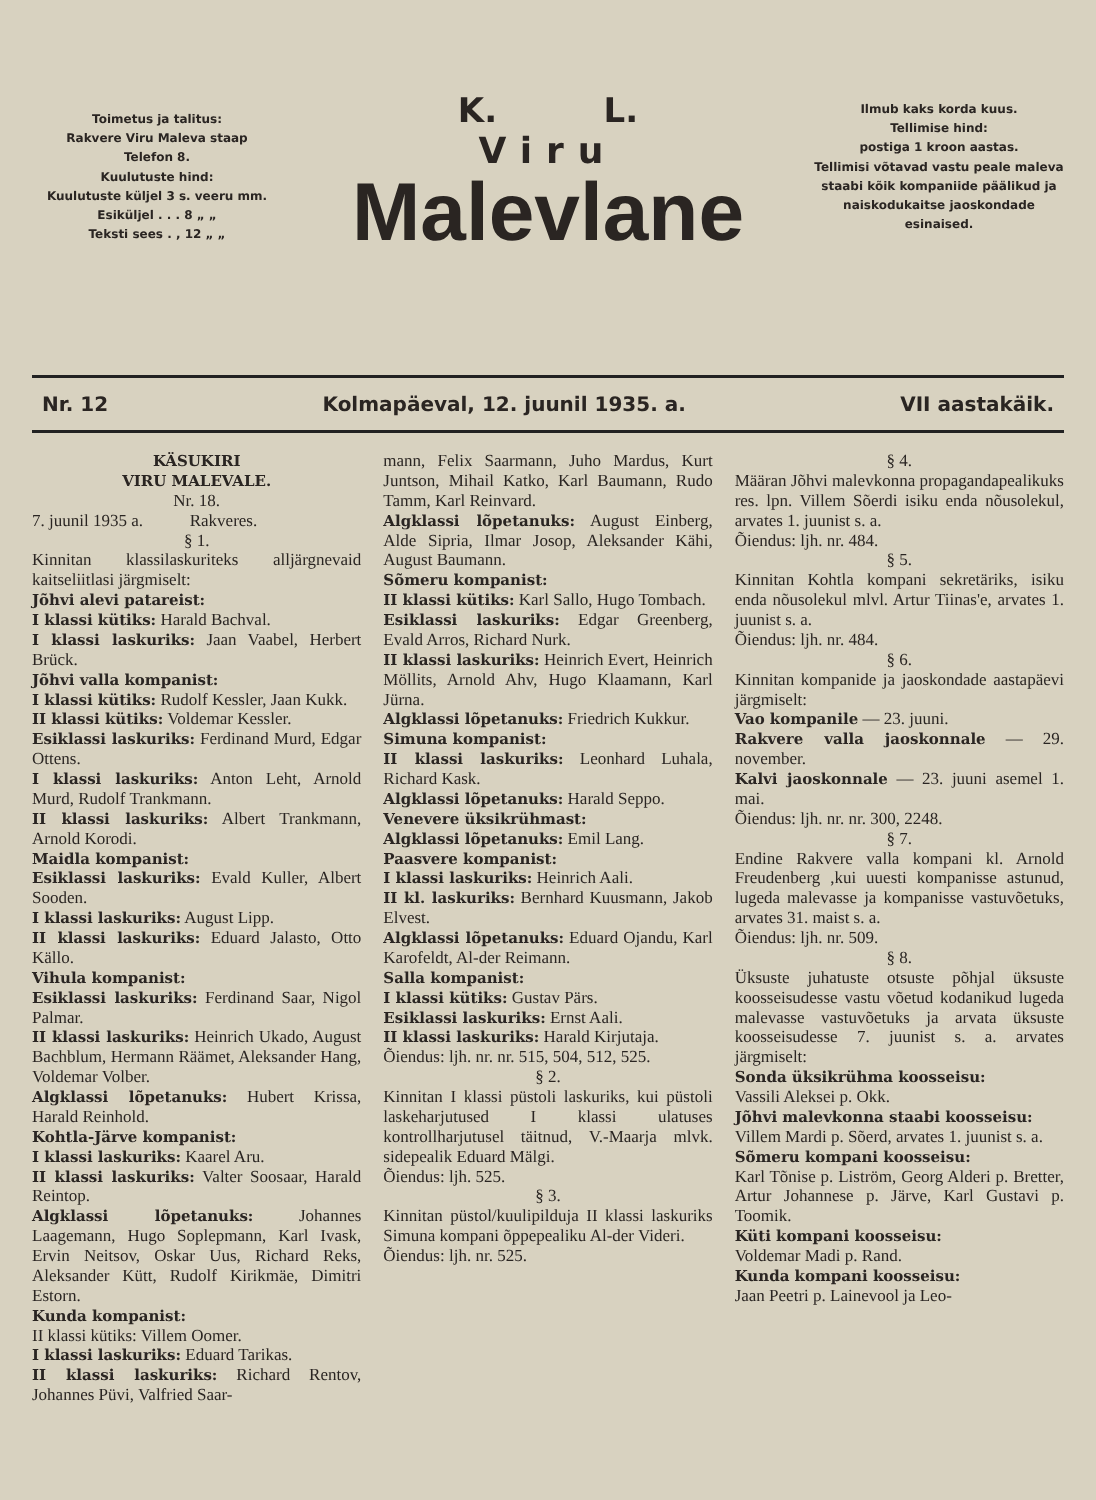Toimetus ja talitus:
Rakvere Viru Maleva staap
Telefon 8.
Kuulutuste hind:
Kuulutuste küljel 3 s. veeru mm.
Esiküljel . . . 8 „ „
Teksti sees . , 12 „ „
K. L.
Viru
Malevlane
Ilmub kaks korda kuus.
Tellimise hind:
postiga 1 kroon aastas.
Tellimisi võtavad vastu peale maleva staabi kõik kompaniide päälikud ja naiskodukaitse jaoskondade esinaised.
Nr. 12 Kolmapäeval, 12. juunil 1935. a. VII aastakäik.
KÄSUKIRI
VIRU MALEVALE.
Nr. 18.
7. juunil 1935 a. Rakveres.
§ 1.
Kinnitan klassilaskuriteks alljärgnevaid kaitseliitlasi järgmiselt:
Jõhvi alevi patareist:
I klassi kütiks: Harald Bachval.
I klassi laskuriks: Jaan Vaabel, Herbert Brück.
Jõhvi valla kompanist:
I klassi kütiks: Rudolf Kessler, Jaan Kukk.
II klassi kütiks: Voldemar Kessler.
Esiklassi laskuriks: Ferdinand Murd, Edgar Ottens.
I klassi laskuriks: Anton Leht, Arnold Murd, Rudolf Trankmann.
II klassi laskuriks: Albert Trankmann, Arnold Korodi.
Maidla kompanist:
Esiklassi laskuriks: Evald Kuller, Albert Sooden.
I klassi laskuriks: August Lipp.
II klassi laskuriks: Eduard Jalasto, Otto Källo.
Vihula kompanist:
Esiklassi laskuriks: Ferdinand Saar, Nigol Palmar.
II klassi laskuriks: Heinrich Ukado, August Bachblum, Hermann Räämet, Aleksander Hang, Voldemar Volber.
Algklassi lõpetanuks: Hubert Krissa, Harald Reinhold.
Kohtla-Järve kompanist:
I klassi laskuriks: Kaarel Aru.
II klassi laskuriks: Valter Soosaar, Harald Reintop.
Algklassi lõpetanuks: Johannes Laagemann, Hugo Soplepmann, Karl Ivask, Ervin Neitsov, Oskar Uus, Richard Reks, Aleksander Kütt, Rudolf Kirikmäe, Dimitri Estorn.
Kunda kompanist:
II klassi kütiks: Villem Oomer.
I klassi laskuriks: Eduard Tarikas.
II klassi laskuriks: Richard Rentov, Johannes Püvi, Valfried Saar-
mann, Felix Saarmann, Juho Mardus, Kurt Juntson, Mihail Katko, Karl Baumann, Rudo Tamm, Karl Reinvard.
Algklassi lõpetanuks: August Einberg, Alde Sipria, Ilmar Josop, Aleksander Kähi, August Baumann.
Sõmeru kompanist:
II klassi kütiks: Karl Sallo, Hugo Tombach.
Esiklassi laskuriks: Edgar Greenberg, Evald Arros, Richard Nurk.
II klassi laskuriks: Heinrich Evert, Heinrich Möllits, Arnold Ahv, Hugo Klaamann, Karl Jürna.
Algklassi lõpetanuks: Friedrich Kukkur.
Simuna kompanist:
II klassi laskuriks: Leonhard Luhala, Richard Kask.
Algklassi lõpetanuks: Harald Seppo.
Venevere üksikrühmast:
Algklassi lõpetanuks: Emil Lang.
Paasvere kompanist:
I klassi laskuriks: Heinrich Aali.
II kl. laskuriks: Bernhard Kuusmann, Jakob Elvest.
Algklassi lõpetanuks: Eduard Ojandu, Karl Karofeldt, Al-der Reimann.
Salla kompanist:
I klassi kütiks: Gustav Pärs.
Esiklassi laskuriks: Ernst Aali.
II klassi laskuriks: Harald Kirjutaja.
Õiendus: ljh. nr. nr. 515, 504, 512, 525.
§ 2.
Kinnitan I klassi püstoli laskuriks, kui püstoli laskeharjutused I klassi ulatuses kontrollharjutusel täitnud, V.-Maarja mlvk. sidepealik Eduard Mälgi.
Õiendus: ljh. 525.
§ 3.
Kinnitan püstol/kuulipilduja II klassi laskuriks Simuna kompani õppepealiku Al-der Videri.
Õiendus: ljh. nr. 525.
§ 4.
Määran Jõhvi malevkonna propagandapealikuks res. lpn. Villem Sõerdi isiku enda nõusolekul, arvates 1. juunist s. a.
Õiendus: ljh. nr. 484.
§ 5.
Kinnitan Kohtla kompani sekretäriks, isiku enda nõusolekul mlvl. Artur Tiinas'e, arvates 1. juunist s. a.
Õiendus: ljh. nr. 484.
§ 6.
Kinnitan kompanide ja jaoskondade aastapäevi järgmiselt:
Vao kompanile — 23. juuni.
Rakvere valla jaoskonnale — 29. november.
Kalvi jaoskonnale — 23. juuni asemel 1. mai.
Õiendus: ljh. nr. nr. 300, 2248.
§ 7.
Endine Rakvere valla kompani kl. Arnold Freudenberg ,kui uuesti kompanisse astunud, lugeda malevasse ja kompanisse vastuvõetuks, arvates 31. maist s. a.
Õiendus: ljh. nr. 509.
§ 8.
Üksuste juhatuste otsuste põhjal üksuste koosseisudesse vastu võetud kodanikud lugeda malevasse vastuvõetuks ja arvata üksuste koosseisudesse 7. juunist s. a. arvates järgmiselt:
Sonda üksikrühma koosseisu:
Vassili Aleksei p. Okk.
Jõhvi malevkonna staabi koosseisu:
Villem Mardi p. Sõerd, arvates 1. juunist s. a.
Sõmeru kompani koosseisu:
Karl Tõnise p. Liström, Georg Alderi p. Bretter, Artur Johannese p. Järve, Karl Gustavi p. Toomik.
Küti kompani koosseisu:
Voldemar Madi p. Rand.
Kunda kompani koosseisu:
Jaan Peetri p. Lainevool ja Leo-